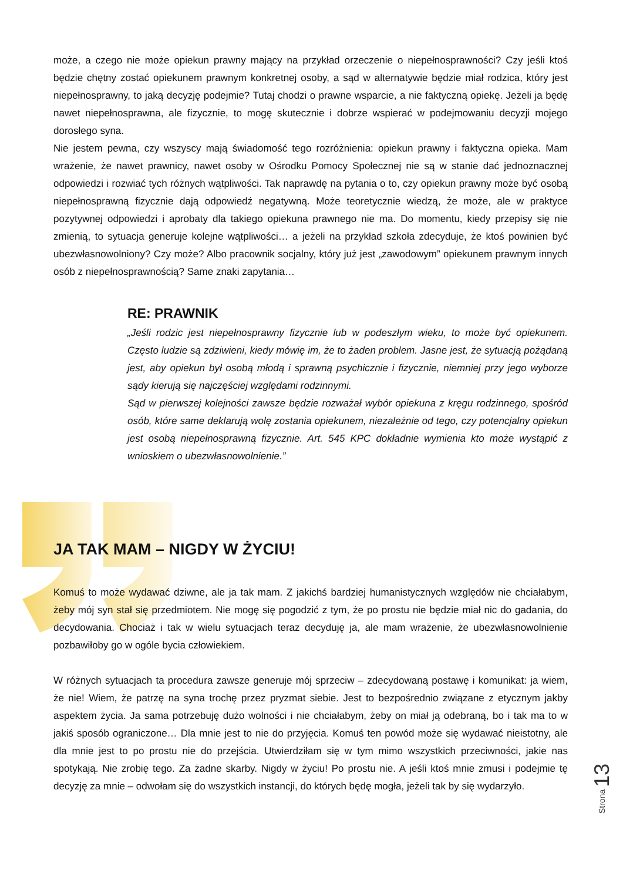może, a czego nie może opiekun prawny mający na przykład orzeczenie o niepełnosprawności? Czy jeśli ktoś będzie chętny zostać opiekunem prawnym konkretnej osoby, a sąd w alternatywie będzie miał rodzica, który jest niepełnosprawny, to jaką decyzję podejmie? Tutaj chodzi o prawne wsparcie, a nie faktyczną opiekę. Jeżeli ja będę nawet niepełnosprawna, ale fizycznie, to mogę skutecznie i dobrze wspierać w podejmowaniu decyzji mojego dorosłego syna.
Nie jestem pewna, czy wszyscy mają świadomość tego rozróżnienia: opiekun prawny i faktyczna opieka. Mam wrażenie, że nawet prawnicy, nawet osoby w Ośrodku Pomocy Społecznej nie są w stanie dać jednoznacznej odpowiedzi i rozwiać tych różnych wątpliwości. Tak naprawdę na pytania o to, czy opiekun prawny może być osobą niepełnosprawną fizycznie dają odpowiedź negatywną. Może teoretycznie wiedzą, że może, ale w praktyce pozytywnej odpowiedzi i aprobaty dla takiego opiekuna prawnego nie ma. Do momentu, kiedy przepisy się nie zmienią, to sytuacja generuje kolejne wątpliwości… a jeżeli na przykład szkoła zdecyduje, że ktoś powinien być ubezwłasnowolniony? Czy może? Albo pracownik socjalny, który już jest „zawodowym” opiekunem prawnym innych osób z niepełnosprawnością? Same znaki zapytania…
RE: PRAWNIK
„Jeśli rodzic jest niepełnosprawny fizycznie lub w podeszłym wieku, to może być opiekunem. Często ludzie są zdziwieni, kiedy mówię im, że to żaden problem. Jasne jest, że sytuacją pożądaną jest, aby opiekun był osobą młodą i sprawną psychicznie i fizycznie, niemniej przy jego wyborze sądy kierują się najczęściej względami rodzinnymi.
Sąd w pierwszej kolejności zawsze będzie rozważał wybór opiekuna z kręgu rodzinnego, spośród osób, które same deklarują wolę zostania opiekunem, niezależnie od tego, czy potencjalny opiekun jest osobą niepełnosprawną fizycznie. Art. 545 KPC dokładnie wymienia kto może wystąpić z wnioskiem o ubezwłasnowolnienie.”
JA TAK MAM – NIGDY W ŻYCIU!
Komuś to może wydawać dziwne, ale ja tak mam. Z jakichś bardziej humanistycznych względów nie chciałabym, żeby mój syn stał się przedmiotem. Nie mogę się pogodzić z tym, że po prostu nie będzie miał nic do gadania, do decydowania. Chociaż i tak w wielu sytuacjach teraz decyduję ja, ale mam wrażenie, że ubezwłasnowolnienie pozbawiłoby go w ogóle bycia człowiekiem.
W różnych sytuacjach ta procedura zawsze generuje mój sprzeciw – zdecydowaną postawę i komunikat: ja wiem, że nie! Wiem, że patrzę na syna trochę przez pryzmat siebie. Jest to bezpośrednio związane z etycznym jakby aspektem życia. Ja sama potrzebuję dużo wolności i nie chciałabym, żeby on miał ją odebraną, bo i tak ma to w jakiś sposób ograniczone… Dla mnie jest to nie do przyjęcia. Komuś ten powód może się wydawać nieistotny, ale dla mnie jest to po prostu nie do przejścia. Utwierdziłam się w tym mimo wszystkich przeciwności, jakie nas spotykają. Nie zrobię tego. Za żadne skarby. Nigdy w życiu! Po prostu nie. A jeśli ktoś mnie zmusi i podejmie tę decyzję za mnie – odwołam się do wszystkich instancji, do których będę mogła, jeżeli tak by się wydarzyło.
Strona 13